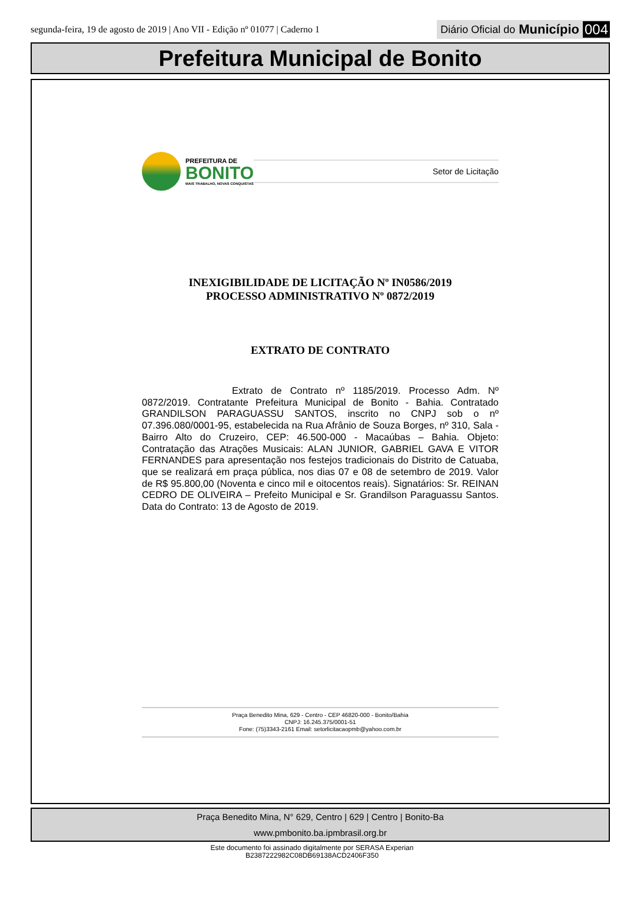segunda-feira, 19 de agosto de 2019 | Ano VII - Edição nº 01077 | Caderno 1
Diário Oficial do Município 004
Prefeitura Municipal de Bonito
PREFEITURA DE
BONITO
MAIS TRABALHO, NOVAS CONQUISTAS
Setor de Licitação
INEXIGIBILIDADE DE LICITAÇÃO Nº IN0586/2019
PROCESSO ADMINISTRATIVO Nº 0872/2019
EXTRATO DE CONTRATO
Extrato de Contrato nº 1185/2019. Processo Adm. Nº 0872/2019. Contratante Prefeitura Municipal de Bonito - Bahia. Contratado GRANDILSON PARAGUASSU SANTOS, inscrito no CNPJ sob o nº 07.396.080/0001-95, estabelecida na Rua Afrânio de Souza Borges, nº 310, Sala - Bairro Alto do Cruzeiro, CEP: 46.500-000 - Macaúbas – Bahia. Objeto: Contratação das Atrações Musicais: ALAN JUNIOR, GABRIEL GAVA E VITOR FERNANDES para apresentação nos festejos tradicionais do Distrito de Catuaba, que se realizará em praça pública, nos dias 07 e 08 de setembro de 2019. Valor de R$ 95.800,00 (Noventa e cinco mil e oitocentos reais). Signatários: Sr. REINAN CEDRO DE OLIVEIRA – Prefeito Municipal e Sr. Grandilson Paraguassu Santos. Data do Contrato: 13 de Agosto de 2019.
Praça Benedito Mina, 629 - Centro - CEP 46820-000 - Bonito/Bahia
CNPJ: 16.245.375/0001-51
Fone: (75)3343-2161 Email: setorlicitacaopmb@yahoo.com.br
Praça Benedito Mina, N° 629, Centro | 629 | Centro | Bonito-Ba
www.pmbonito.ba.ipmbrasil.org.br
Este documento foi assinado digitalmente por SERASA Experian
B2387222982C08DB69138ACD2406F350